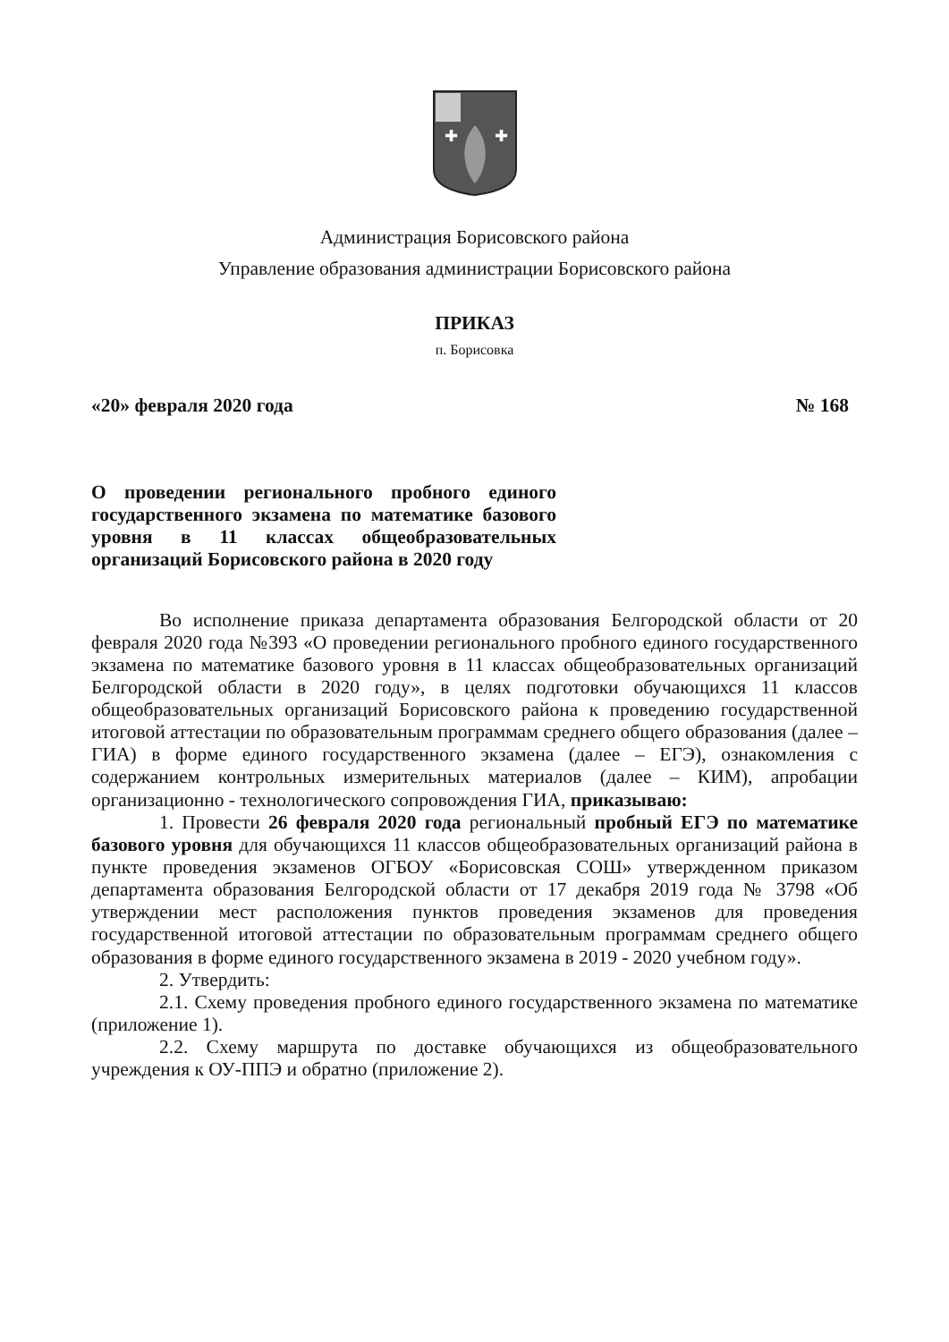✚
✚
Администрация Борисовского района
Управление образования администрации Борисовского района
ПРИКАЗ
п. Борисовка
«20» февраля 2020 года № 168
О проведении регионального пробного единого государственного экзамена по математике базового уровня в 11 классах общеобразовательных организаций Борисовского района в 2020 году
Во исполнение приказа департамента образования Белгородской области от 20 февраля 2020 года №393 «О проведении регионального пробного единого государственного экзамена по математике базового уровня в 11 классах общеобразовательных организаций Белгородской области в 2020 году», в целях подготовки обучающихся 11 классов общеобразовательных организаций Борисовского района к проведению государственной итоговой аттестации по образовательным программам среднего общего образования (далее – ГИА) в форме единого государственного экзамена (далее – ЕГЭ), ознакомления с содержанием контрольных измерительных материалов (далее – КИМ), апробации организационно - технологического сопровождения ГИА, приказываю:
1. Провести 26 февраля 2020 года региональный пробный ЕГЭ по математике базового уровня для обучающихся 11 классов общеобразовательных организаций района в пункте проведения экзаменов ОГБОУ «Борисовская СОШ» утвержденном приказом департамента образования Белгородской области от 17 декабря 2019 года № 3798 «Об утверждении мест расположения пунктов проведения экзаменов для проведения государственной итоговой аттестации по образовательным программам среднего общего образования в форме единого государственного экзамена в 2019 - 2020 учебном году».
2. Утвердить:
2.1. Схему проведения пробного единого государственного экзамена по математике (приложение 1).
2.2. Схему маршрута по доставке обучающихся из общеобразовательного учреждения к ОУ-ППЭ и обратно (приложение 2).